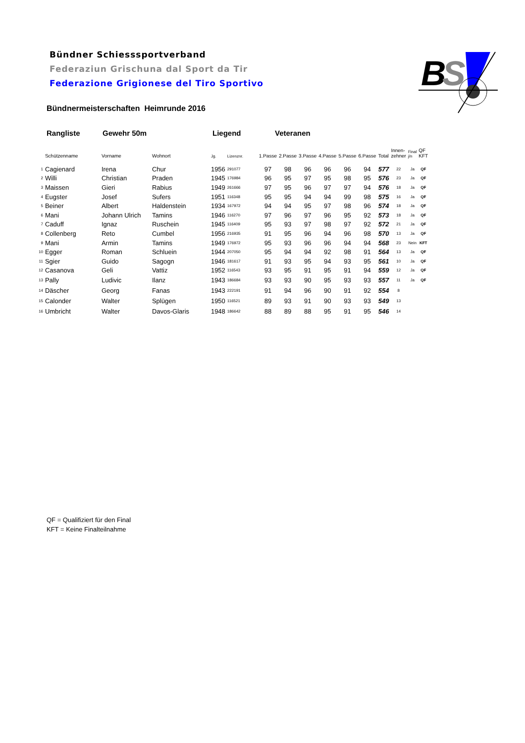Bündner Schiesssportverband
Federaziun Grischuna dal Sport da Tir
Federazione Grigionese del Tiro Sportivo
B
S
Bündnermeisterschaften Heimrunde 2016
Rangliste Gewehr 50m Liegend Veteranen
| | Schützenname | Vorname | Wohnort | Jg. | Lizenznr. | 1.Passe | 2.Passe | 3.Passe | 4.Passe | 5.Passe | 6.Passe | Total | Innen- zehner | Final j/n | QF KFT |
| --- | --- | --- | --- | --- | --- | --- | --- | --- | --- | --- | --- | --- | --- | --- | --- |
| 1 | Cagienard | Irena | Chur | 1956 | 291077 | 97 | 98 | 96 | 96 | 96 | 94 | 577 | 22 | Ja | QF |
| 2 | Willi | Christian | Praden | 1945 | 176984 | 96 | 95 | 97 | 95 | 98 | 95 | 576 | 23 | Ja | QF |
| 3 | Maissen | Gieri | Rabius | 1949 | 261666 | 97 | 95 | 96 | 97 | 97 | 94 | 576 | 18 | Ja | QF |
| 4 | Eugster | Josef | Sufers | 1951 | 116348 | 95 | 95 | 94 | 94 | 99 | 98 | 575 | 16 | Ja | QF |
| 5 | Beiner | Albert | Haldenstein | 1934 | 167972 | 94 | 94 | 95 | 97 | 98 | 96 | 574 | 18 | Ja | QF |
| 6 | Mani | Johann Ulrich | Tamins | 1946 | 116270 | 97 | 96 | 97 | 96 | 95 | 92 | 573 | 18 | Ja | QF |
| 7 | Caduff | Ignaz | Ruschein | 1945 | 116409 | 95 | 93 | 97 | 98 | 97 | 92 | 572 | 21 | Ja | QF |
| 8 | Collenberg | Reto | Cumbel | 1956 | 216935 | 91 | 95 | 96 | 94 | 96 | 98 | 570 | 13 | Ja | QF |
| 9 | Mani | Armin | Tamins | 1949 | 176972 | 95 | 93 | 96 | 96 | 94 | 94 | 568 | 23 | Nein | KFT |
| 10 | Egger | Roman | Schluein | 1944 | 207050 | 95 | 94 | 94 | 92 | 98 | 91 | 564 | 13 | Ja | QF |
| 11 | Sgier | Guido | Sagogn | 1946 | 181617 | 91 | 93 | 95 | 94 | 93 | 95 | 561 | 10 | Ja | QF |
| 12 | Casanova | Geli | Vattiz | 1952 | 116543 | 93 | 95 | 91 | 95 | 91 | 94 | 559 | 12 | Ja | QF |
| 13 | Pally | Ludivic | Ilanz | 1943 | 186684 | 93 | 93 | 90 | 95 | 93 | 93 | 557 | 11 | Ja | QF |
| 14 | Däscher | Georg | Fanas | 1943 | 222191 | 91 | 94 | 96 | 90 | 91 | 92 | 554 | 8 | | |
| 15 | Calonder | Walter | Splügen | 1950 | 116521 | 89 | 93 | 91 | 90 | 93 | 93 | 549 | 13 | | |
| 16 | Umbricht | Walter | Davos-Glaris | 1948 | 186642 | 88 | 89 | 88 | 95 | 91 | 95 | 546 | 14 | | |
QF = Qualifiziert für den Final
KFT = Keine Finalteilnahme